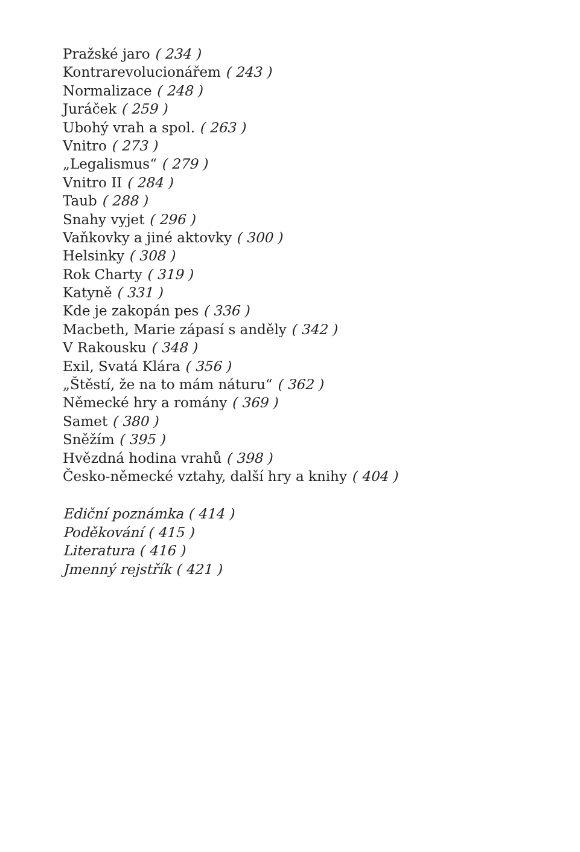Pražské jaro ( 234 )
Kontrarevolucionářem ( 243 )
Normalizace ( 248 )
Juráček ( 259 )
Ubohý vrah a spol. ( 263 )
Vnitro ( 273 )
„Legalismus“ ( 279 )
Vnitro II ( 284 )
Taub ( 288 )
Snahy vyjet ( 296 )
Vaňkovky a jiné aktovky ( 300 )
Helsinky ( 308 )
Rok Charty ( 319 )
Katyně ( 331 )
Kde je zakopán pes ( 336 )
Macbeth, Marie zápasí s anděly ( 342 )
V Rakousku ( 348 )
Exil, Svatá Klára ( 356 )
„Štěstí, že na to mám náturu“ ( 362 )
Německé hry a romány ( 369 )
Samet ( 380 )
Sněžím ( 395 )
Hvězdná hodina vrahů ( 398 )
Česko-německé vztahy, další hry a knihy ( 404 )
Ediční poznámka ( 414 )
Poděkování ( 415 )
Literatura ( 416 )
Jmenný rejstřík ( 421 )